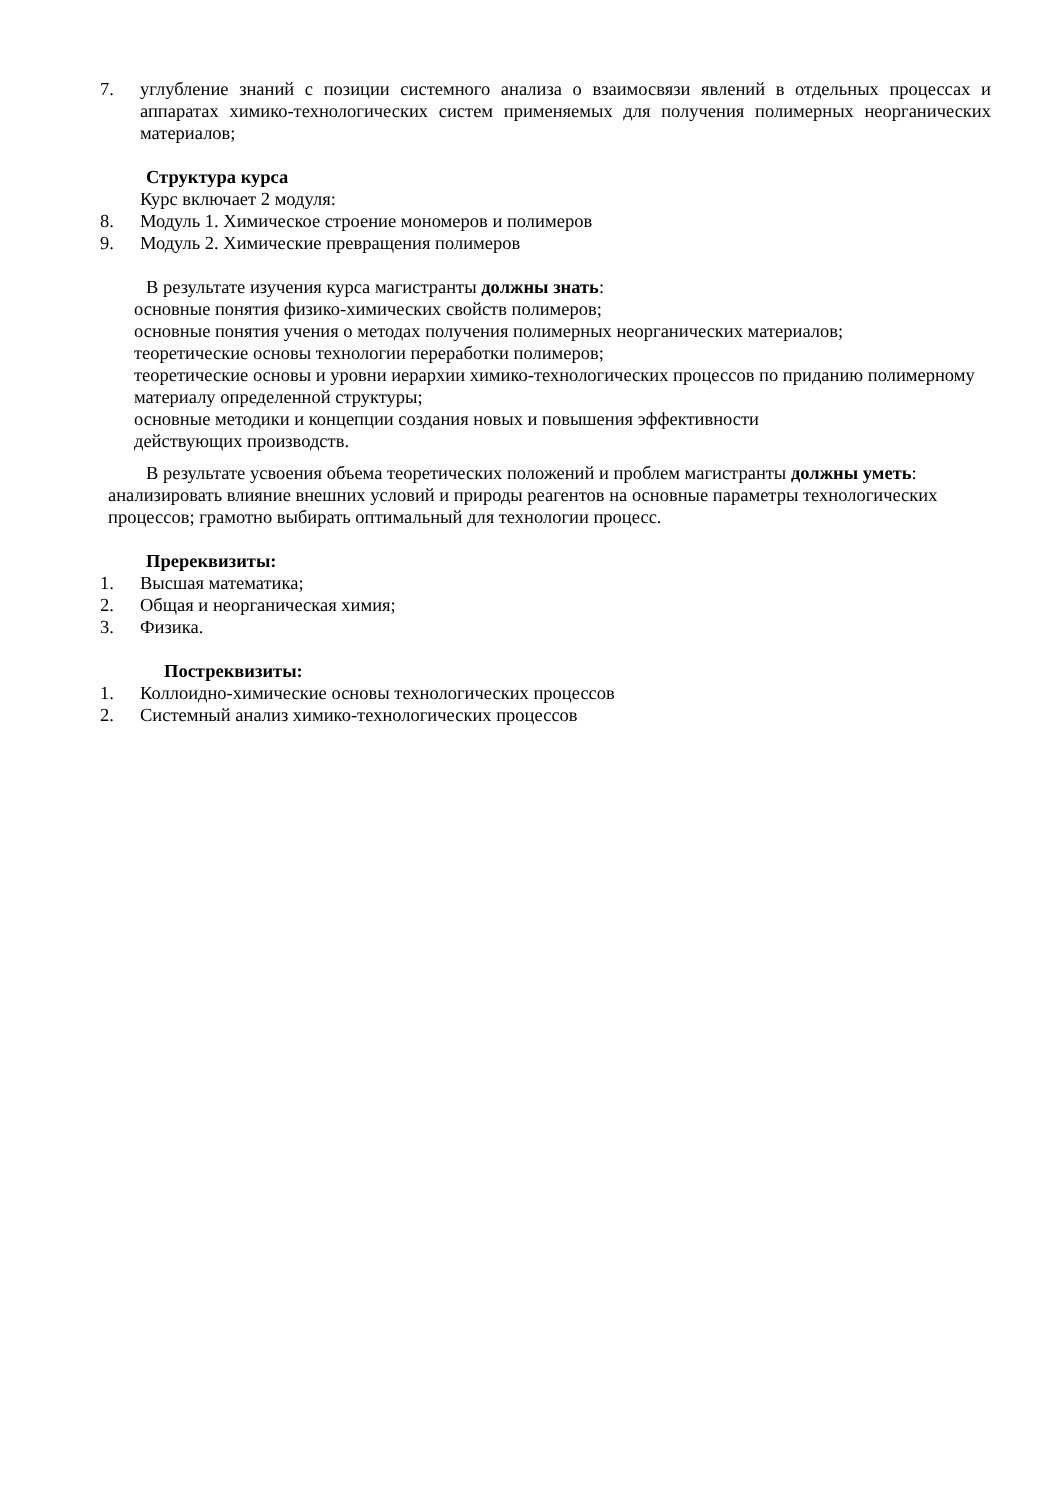7. углубление знаний с позиции системного анализа о взаимосвязи явлений в отдельных процессах и аппаратах химико-технологических систем применяемых для получения полимерных неорганических материалов;
Структура курса
Курс включает 2 модуля:
8. Модуль 1. Химическое строение мономеров и полимеров
9. Модуль 2. Химические превращения полимеров
В результате изучения курса магистранты должны знать:
основные понятия физико-химических свойств полимеров;
основные понятия учения о методах получения полимерных неорганических материалов;
теоретические основы технологии переработки полимеров;
теоретические основы и уровни иерархии химико-технологических процессов по приданию полимерному материалу определенной структуры;
основные методики и концепции создания новых и повышения эффективности
действующих производств.
В результате усвоения объема теоретических положений и проблем магистранты должны уметь: анализировать влияние внешних условий и природы реагентов на основные параметры технологических процессов; грамотно выбирать оптимальный для технологии процесс.
Пререквизиты:
1. Высшая математика;
2. Общая и неорганическая химия;
3. Физика.
Постреквизиты:
1. Коллоидно-химические основы технологических процессов
2. Системный анализ химико-технологических процессов